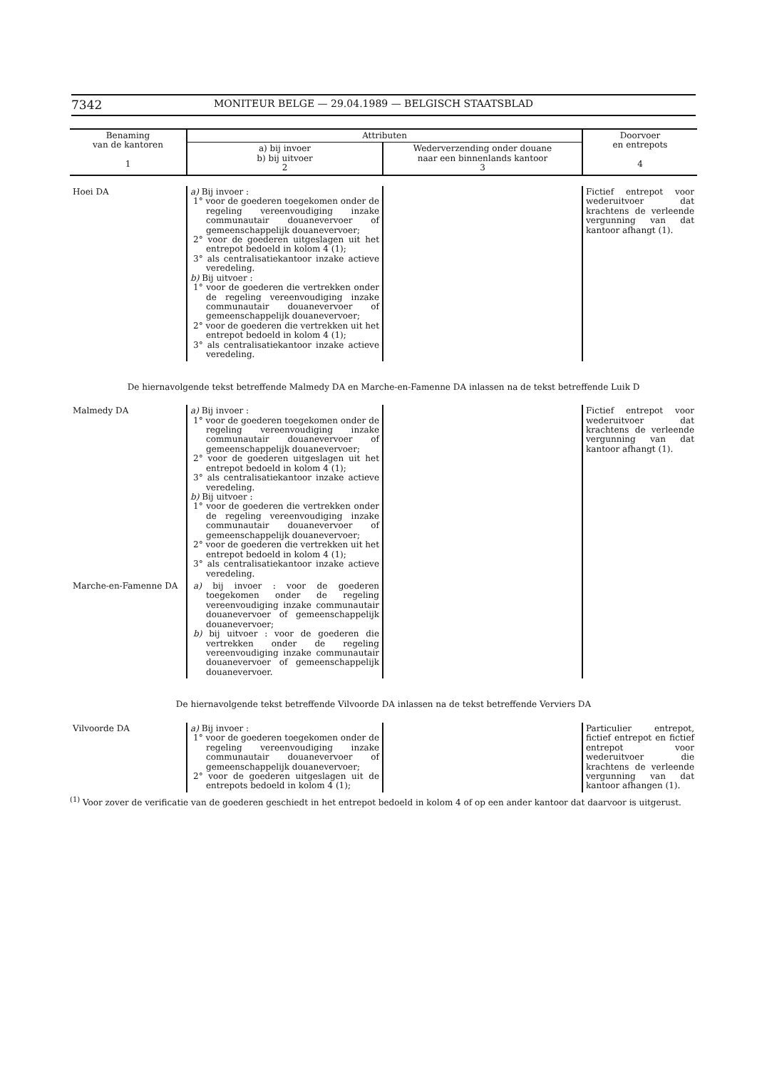7342 MONITEUR BELGE — 29.04.1989 — BELGISCH STAATSBLAD
| Benaming van de kantoren 1 | Attributen | | Doorvoer en entrepots 4 |
| --- | --- | --- | --- |
| | a) bij invoer b) bij uitvoer 2 | Wederverzending onder douane naar een binnenlands kantoor 3 | |
| Hoei DA | a) Bij invoer : 1° voor de goederen toegekomen onder de regeling vereenvoudiging inzake communautair douanevervoer of gemeenschappelijk douanevervoer; 2° voor de goederen uitgeslagen uit het entrepot bedoeld in kolom 4 (1); 3° als centralisatiekantoor inzake actieve veredeling. b) Bij uitvoer : 1° voor de goederen die vertrekken onder de regeling vereenvoudiging inzake communautair douanevervoer of gemeenschappelijk douanevervoer; 2° voor de goederen die vertrekken uit het entrepot bedoeld in kolom 4 (1); 3° als centralisatiekantoor inzake actieve veredeling. | | Fictief entrepot voor wederuitvoer dat krachtens de verleende vergunning van dat kantoor afhangt (1). |
De hiernavolgende tekst betreffende Malmedy DA en Marche-en-Famenne DA inlassen na de tekst betreffende Luik D
| Malmedy DA | a) Bij invoer : 1° voor de goederen toegekomen onder de regeling vereenvoudiging inzake communautair douanevervoer of gemeenschappelijk douanevervoer; 2° voor de goederen uitgeslagen uit het entrepot bedoeld in kolom 4 (1); 3° als centralisatiekantoor inzake actieve veredeling. b) Bij uitvoer : 1° voor de goederen die vertrekken onder de regeling vereenvoudiging inzake communautair douanevervoer of gemeenschappelijk douanevervoer; 2° voor de goederen die vertrekken uit het entrepot bedoeld in kolom 4 (1); 3° als centralisatiekantoor inzake actieve veredeling. | | Fictief entrepot voor wederuitvoer dat krachtens de verleende vergunning van dat kantoor afhangt (1). |
| Marche-en-Famenne DA | a) bij invoer : voor de goederen toegekomen onder de regeling vereenvoudiging inzake communautair douanevervoer of gemeenschappelijk douanevervoer; b) bij uitvoer : voor de goederen die vertrekken onder de regeling vereenvoudiging inzake communautair douanevervoer of gemeenschappelijk douanevervoer. | | |
De hiernavolgende tekst betreffende Vilvoorde DA inlassen na de tekst betreffende Verviers DA
| Vilvoorde DA | a) Bij invoer : 1° voor de goederen toegekomen onder de regeling vereenvoudiging inzake communautair douanevervoer of gemeenschappelijk douanevervoer; 2° voor de goederen uitgeslagen uit de entrepots bedoeld in kolom 4 (1); | | Particulier entrepot, fictief entrepot en fictief entrepot voor wederuitvoer die krachtens de verleende vergunning van dat kantoor afhangen (1). |
<sup>(1)</sup> Voor zover de verificatie van de goederen geschiedt in het entrepot bedoeld in kolom 4 of op een ander kantoor dat daarvoor is uitgerust.